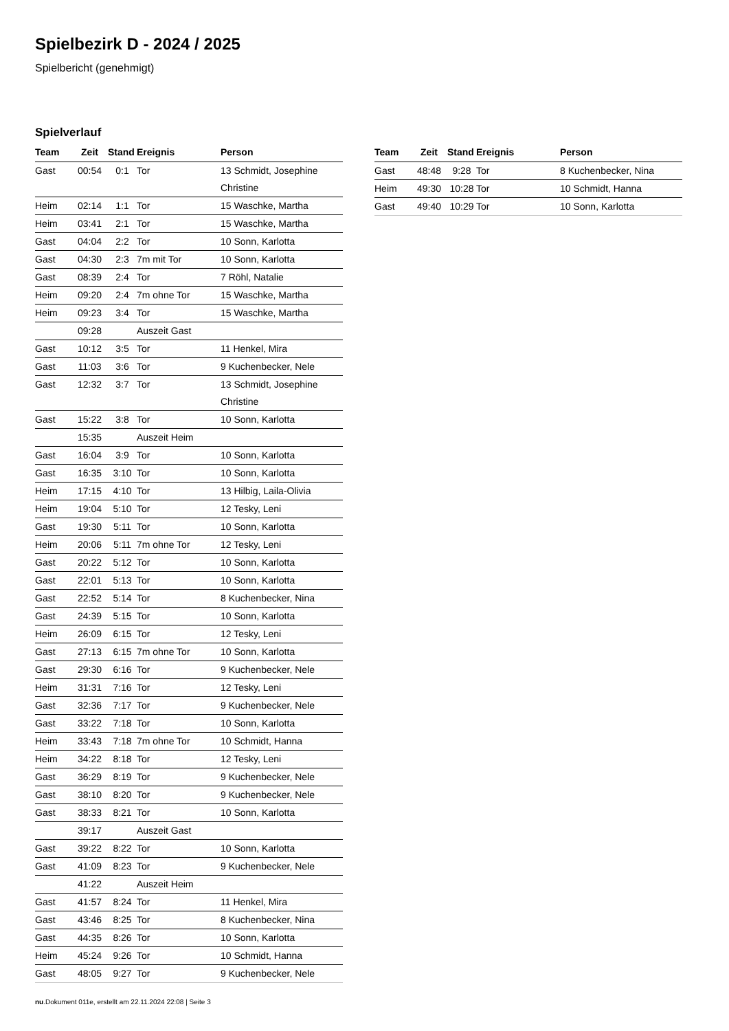Spielbezirk D - 2024 / 2025
Spielbericht (genehmigt)
Spielverlauf
| Team | Zeit | Stand | Ereignis | Person |
| --- | --- | --- | --- | --- |
| Gast | 00:54 | 0:1 | Tor | 13 Schmidt, Josephine Christine |
| Heim | 02:14 | 1:1 | Tor | 15 Waschke, Martha |
| Heim | 03:41 | 2:1 | Tor | 15 Waschke, Martha |
| Gast | 04:04 | 2:2 | Tor | 10 Sonn, Karlotta |
| Gast | 04:30 | 2:3 | 7m mit Tor | 10 Sonn, Karlotta |
| Gast | 08:39 | 2:4 | Tor | 7 Röhl, Natalie |
| Heim | 09:20 | 2:4 | 7m ohne Tor | 15 Waschke, Martha |
| Heim | 09:23 | 3:4 | Tor | 15 Waschke, Martha |
| | 09:28 | | Auszeit Gast | |
| Gast | 10:12 | 3:5 | Tor | 11 Henkel, Mira |
| Gast | 11:03 | 3:6 | Tor | 9 Kuchenbecker, Nele |
| Gast | 12:32 | 3:7 | Tor | 13 Schmidt, Josephine Christine |
| Gast | 15:22 | 3:8 | Tor | 10 Sonn, Karlotta |
| | 15:35 | | Auszeit Heim | |
| Gast | 16:04 | 3:9 | Tor | 10 Sonn, Karlotta |
| Gast | 16:35 | 3:10 | Tor | 10 Sonn, Karlotta |
| Heim | 17:15 | 4:10 | Tor | 13 Hilbig, Laila-Olivia |
| Heim | 19:04 | 5:10 | Tor | 12 Tesky, Leni |
| Gast | 19:30 | 5:11 | Tor | 10 Sonn, Karlotta |
| Heim | 20:06 | 5:11 | 7m ohne Tor | 12 Tesky, Leni |
| Gast | 20:22 | 5:12 | Tor | 10 Sonn, Karlotta |
| Gast | 22:01 | 5:13 | Tor | 10 Sonn, Karlotta |
| Gast | 22:52 | 5:14 | Tor | 8 Kuchenbecker, Nina |
| Gast | 24:39 | 5:15 | Tor | 10 Sonn, Karlotta |
| Heim | 26:09 | 6:15 | Tor | 12 Tesky, Leni |
| Gast | 27:13 | 6:15 | 7m ohne Tor | 10 Sonn, Karlotta |
| Gast | 29:30 | 6:16 | Tor | 9 Kuchenbecker, Nele |
| Heim | 31:31 | 7:16 | Tor | 12 Tesky, Leni |
| Gast | 32:36 | 7:17 | Tor | 9 Kuchenbecker, Nele |
| Gast | 33:22 | 7:18 | Tor | 10 Sonn, Karlotta |
| Heim | 33:43 | 7:18 | 7m ohne Tor | 10 Schmidt, Hanna |
| Heim | 34:22 | 8:18 | Tor | 12 Tesky, Leni |
| Gast | 36:29 | 8:19 | Tor | 9 Kuchenbecker, Nele |
| Gast | 38:10 | 8:20 | Tor | 9 Kuchenbecker, Nele |
| Gast | 38:33 | 8:21 | Tor | 10 Sonn, Karlotta |
| | 39:17 | | Auszeit Gast | |
| Gast | 39:22 | 8:22 | Tor | 10 Sonn, Karlotta |
| Gast | 41:09 | 8:23 | Tor | 9 Kuchenbecker, Nele |
| | 41:22 | | Auszeit Heim | |
| Gast | 41:57 | 8:24 | Tor | 11 Henkel, Mira |
| Gast | 43:46 | 8:25 | Tor | 8 Kuchenbecker, Nina |
| Gast | 44:35 | 8:26 | Tor | 10 Sonn, Karlotta |
| Heim | 45:24 | 9:26 | Tor | 10 Schmidt, Hanna |
| Gast | 48:05 | 9:27 | Tor | 9 Kuchenbecker, Nele |
| Team | Zeit | Stand | Ereignis | Person |
| --- | --- | --- | --- | --- |
| Gast | 48:48 | 9:28 | Tor | 8 Kuchenbecker, Nina |
| Heim | 49:30 | 10:28 | Tor | 10 Schmidt, Hanna |
| Gast | 49:40 | 10:29 | Tor | 10 Sonn, Karlotta |
nu.Dokument 011e, erstellt am 22.11.2024 22:08 | Seite 3